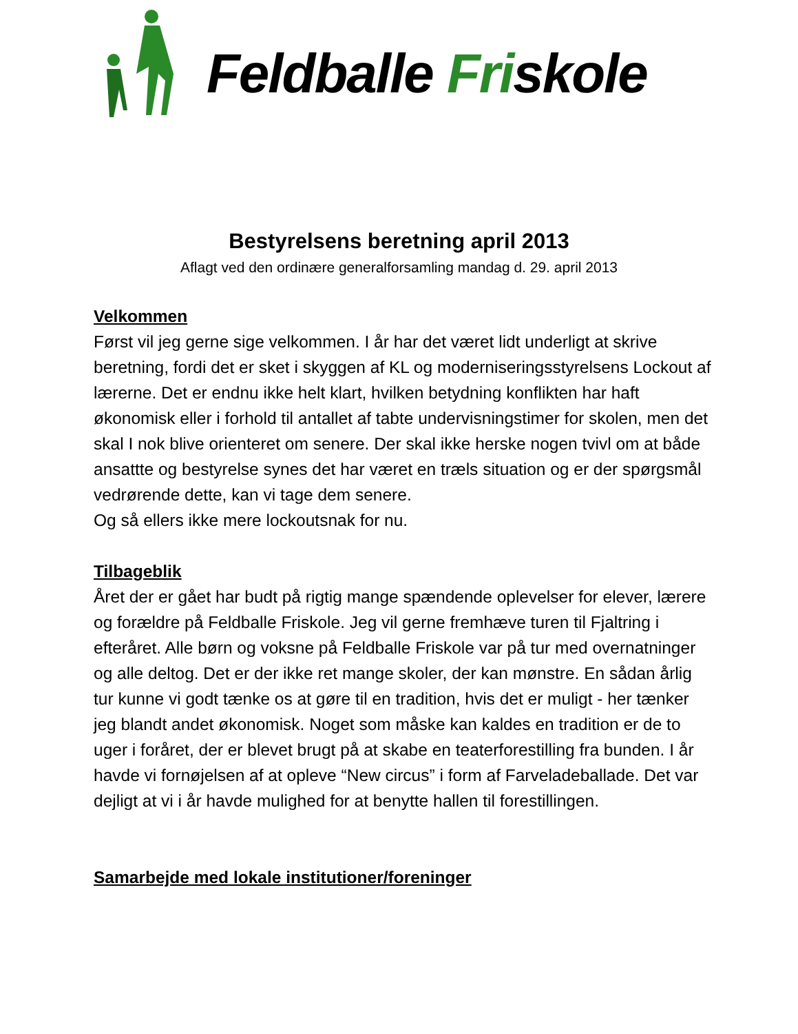Feldballe Friskole
Bestyrelsens beretning april 2013
Aflagt ved den ordinære generalforsamling mandag d. 29. april 2013
Velkommen
Først vil jeg gerne sige velkommen. I år har det været lidt underligt at skrive beretning, fordi det er sket i skyggen af KL og moderniseringsstyrelsens Lockout af lærerne. Det er endnu ikke helt klart, hvilken betydning konflikten har haft økonomisk eller i forhold til antallet af tabte undervisningstimer for skolen, men det skal I nok blive orienteret om senere. Der skal ikke herske nogen tvivl om at både ansattte og bestyrelse synes det har været en træls situation og er der spørgsmål vedrørende dette, kan vi tage dem senere.
Og så ellers ikke mere lockoutsnak for nu.
Tilbageblik
Året der er gået har budt på rigtig mange spændende oplevelser for elever, lærere og forældre på Feldballe Friskole. Jeg vil gerne fremhæve turen til Fjaltring i efteråret. Alle børn og voksne på Feldballe Friskole var på tur med overnatninger og alle deltog. Det er der ikke ret mange skoler, der kan mønstre. En sådan årlig tur kunne vi godt tænke os at gøre til en tradition, hvis det er muligt - her tænker jeg blandt andet økonomisk. Noget som måske kan kaldes en tradition er de to uger i foråret, der er blevet brugt på at skabe en teaterforestilling fra bunden. I år havde vi fornøjelsen af at opleve “New circus” i form af Farveladeballade. Det var dejligt at vi i år havde mulighed for at benytte hallen til forestillingen.
Samarbejde med lokale institutioner/foreninger